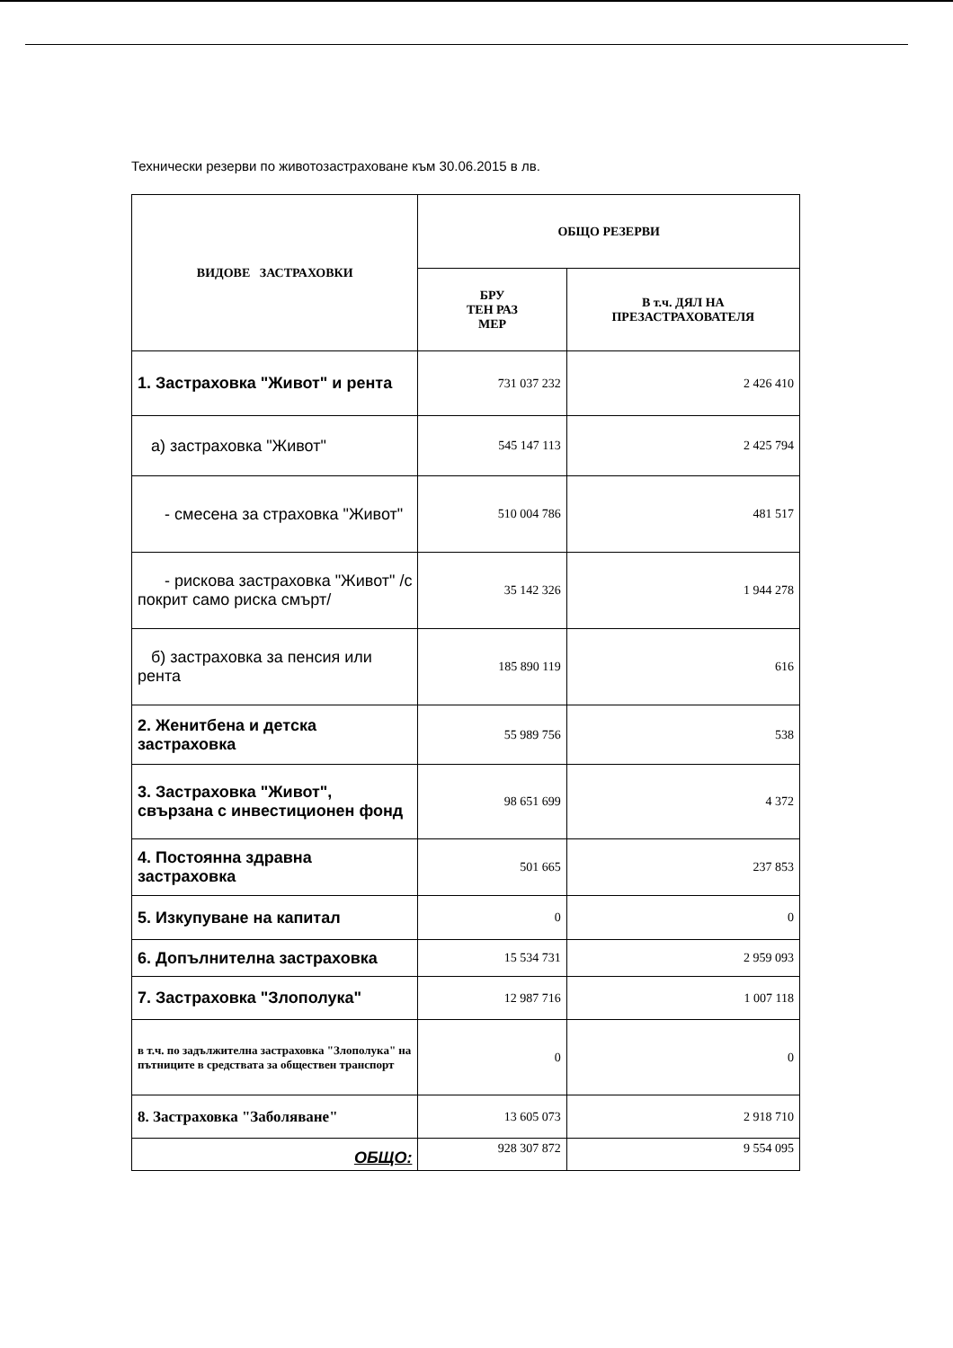Технически резерви по животозастраховане към 30.06.2015 в лв.
| ВИДОВЕ ЗАСТРАХОВКИ | ОБЩО РЕЗЕРВИ | |
| --- | --- | --- |
| | БРУ ТЕН РАЗ МЕР | В т.ч. ДЯЛ НА ПРЕЗАСТРАХОВАТЕЛЯ |
| 1. Застраховка "Живот" и рента | 731 037 232 | 2 426 410 |
| а) застраховка "Живот" | 545 147 113 | 2 425 794 |
| - смесена за страховка "Живот" | 510 004 786 | 481 517 |
| - рискова застраховка "Живот" /с покрит само риска смърт/ | 35 142 326 | 1 944 278 |
| б) застраховка за пенсия или рента | 185 890 119 | 616 |
| 2. Женитбена и детска застраховка | 55 989 756 | 538 |
| 3. Застраховка "Живот", свързана с инвестиционен фонд | 98 651 699 | 4 372 |
| 4. Постоянна здравна застраховка | 501 665 | 237 853 |
| 5. Изкупуване на капитал | 0 | 0 |
| 6. Допълнителна застраховка | 15 534 731 | 2 959 093 |
| 7. Застраховка "Злополука" | 12 987 716 | 1 007 118 |
| в т.ч. по задължителна застраховка "Злополука" на пътниците в средствата за обществен транспорт | 0 | 0 |
| 8. Застраховка "Заболяване" | 13 605 073 | 2 918 710 |
| ОБЩО: | 928 307 872 | 9 554 095 |